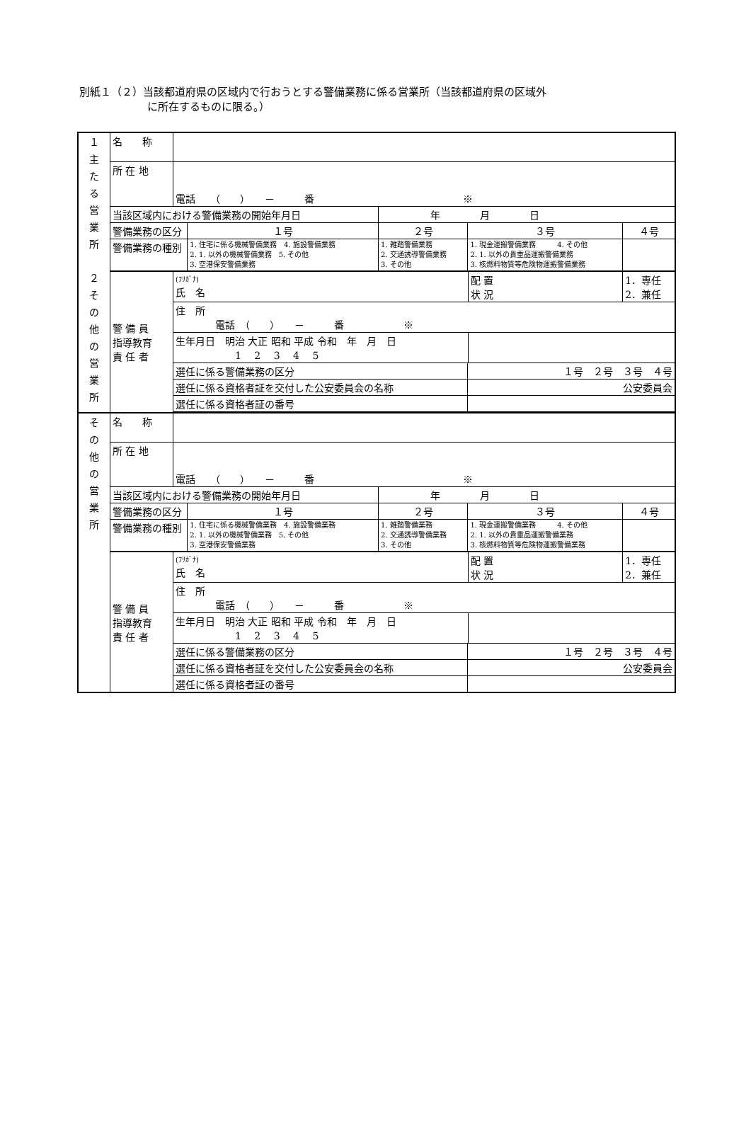別紙１（２）当該都道府県の区域内で行おうとする警備業務に係る営業所（当該都道府県の区域外
に所在するものに限る。）
| １ 主 た る 営 業 所 ２ そ の 他 の 営 業 所 | 名 称 | | | | | | |
| | 所 在 地 | 電話 （ ） － 番 ※ | | | | | |
| | 当該区域内における警備業務の開始年月日 | | | 年 月 日 | | | |
| | 警備業務の区分 | | １号 | ２号 | ３号 | | ４号 |
| | 警備業務の種別 | | 1. 住宅に係る機械警備業務 4. 施設警備業務 2. 1. 以外の機械警備業務 5. その他 3. 空港保安警備業務 | 1. 雑踏警備業務 2. 交通誘導警備業務 3. その他 | 1. 現金運搬警備業務 4. その他 2. 1. 以外の貴重品運搬警備業務 3. 核燃料物質等危険物運搬警備業務 | | |
| | 警 備 員 指導教育 責 任 者 | (ﾌﾘｶﾞﾅ) 氏 名 | | | | 配 置 状 況 | 1．専任 2．兼任 |
| | | 住 所 電話 （ ） － 番 ※ | | | | | |
| | | 生年月日 明治 大正 昭和 平成 令和 年 月 日 1 2 3 4 5 | | | | | |
| | | 選任に係る警備業務の区分 | | | １号 ２号 ３号 ４号 | | |
| | | 選任に係る資格者証を交付した公安委員会の名称 | | | 公安委員会 | | |
| | | 選任に係る資格者証の番号 | | | | | |
| そ の 他 の 営 業 所 | 名 称 | | | | | | |
| | 所 在 地 | 電話 （ ） － 番 ※ | | | | | |
| | 当該区域内における警備業務の開始年月日 | | | 年 月 日 | | | |
| | 警備業務の区分 | | １号 | ２号 | ３号 | | ４号 |
| | 警備業務の種別 | | 1. 住宅に係る機械警備業務 4. 施設警備業務 2. 1. 以外の機械警備業務 5. その他 3. 空港保安警備業務 | 1. 雑踏警備業務 2. 交通誘導警備業務 3. その他 | 1. 現金運搬警備業務 4. その他 2. 1. 以外の貴重品運搬警備業務 3. 核燃料物質等危険物運搬警備業務 | | |
| | 警 備 員 指導教育 責 任 者 | (ﾌﾘｶﾞﾅ) 氏 名 | | | | 配 置 状 況 | 1．専任 2．兼任 |
| | | 住 所 電話 （ ） － 番 ※ | | | | | |
| | | 生年月日 明治 大正 昭和 平成 令和 年 月 日 1 2 3 4 5 | | | | | |
| | | 選任に係る警備業務の区分 | | | １号 ２号 ３号 ４号 | | |
| | | 選任に係る資格者証を交付した公安委員会の名称 | | | 公安委員会 | | |
| | | 選任に係る資格者証の番号 | | | | | |